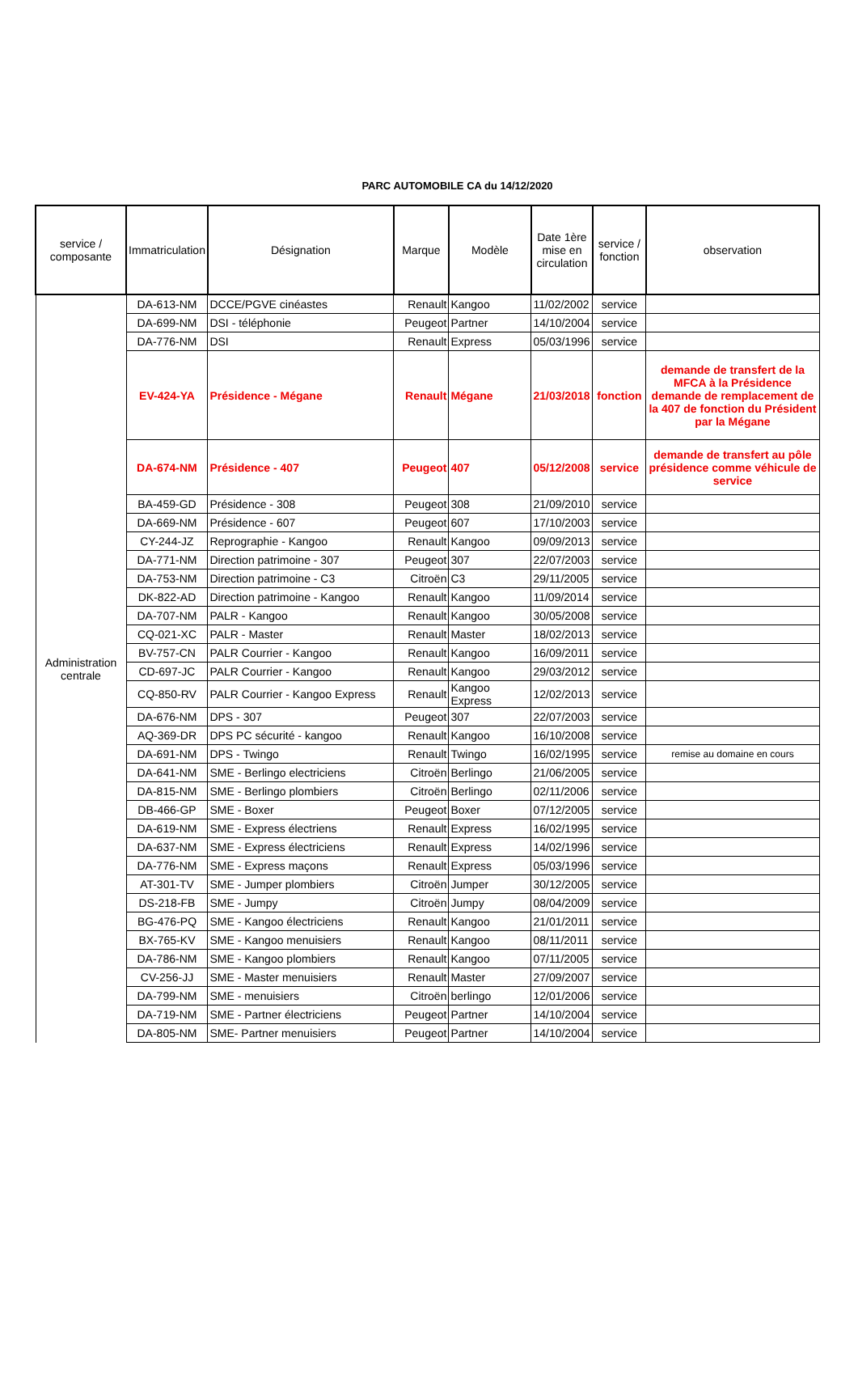PARC AUTOMOBILE CA du 14/12/2020
| service / composante | Immatriculation | Désignation | Marque | Modèle | Date 1ère mise en circulation | service / fonction | observation |
| --- | --- | --- | --- | --- | --- | --- | --- |
| Administration centrale | DA-613-NM | DCCE/PGVE cinéastes | Renault | Kangoo | 11/02/2002 | service | |
| | DA-699-NM | DSI - téléphonie | Peugeot | Partner | 14/10/2004 | service | |
| | DA-776-NM | DSI | Renault | Express | 05/03/1996 | service | |
| | EV-424-YA | Présidence - Mégane | Renault | Mégane | 21/03/2018 | fonction | demande de transfert de la MFCA à la Présidence demande de remplacement de la 407 de fonction du Président par la Mégane |
| | DA-674-NM | Présidence - 407 | Peugeot | 407 | 05/12/2008 | service | demande de transfert au pôle présidence comme véhicule de service |
| | BA-459-GD | Présidence - 308 | Peugeot | 308 | 21/09/2010 | service | |
| | DA-669-NM | Présidence - 607 | Peugeot | 607 | 17/10/2003 | service | |
| | CY-244-JZ | Reprographie - Kangoo | Renault | Kangoo | 09/09/2013 | service | |
| | DA-771-NM | Direction patrimoine - 307 | Peugeot | 307 | 22/07/2003 | service | |
| | DA-753-NM | Direction patrimoine - C3 | Citroën | C3 | 29/11/2005 | service | |
| | DK-822-AD | Direction patrimoine - Kangoo | Renault | Kangoo | 11/09/2014 | service | |
| | DA-707-NM | PALR - Kangoo | Renault | Kangoo | 30/05/2008 | service | |
| | CQ-021-XC | PALR - Master | Renault | Master | 18/02/2013 | service | |
| | BV-757-CN | PALR Courrier - Kangoo | Renault | Kangoo | 16/09/2011 | service | |
| | CD-697-JC | PALR Courrier - Kangoo | Renault | Kangoo | 29/03/2012 | service | |
| | CQ-850-RV | PALR Courrier - Kangoo Express | Renault | Kangoo Express | 12/02/2013 | service | |
| | DA-676-NM | DPS - 307 | Peugeot | 307 | 22/07/2003 | service | |
| | AQ-369-DR | DPS PC sécurité - kangoo | Renault | Kangoo | 16/10/2008 | service | |
| | DA-691-NM | DPS - Twingo | Renault | Twingo | 16/02/1995 | service | remise au domaine en cours |
| | DA-641-NM | SME - Berlingo electriciens | Citroën | Berlingo | 21/06/2005 | service | |
| | DA-815-NM | SME - Berlingo plombiers | Citroën | Berlingo | 02/11/2006 | service | |
| | DB-466-GP | SME - Boxer | Peugeot | Boxer | 07/12/2005 | service | |
| | DA-619-NM | SME - Express électriens | Renault | Express | 16/02/1995 | service | |
| | DA-637-NM | SME - Express électriciens | Renault | Express | 14/02/1996 | service | |
| | DA-776-NM | SME - Express maçons | Renault | Express | 05/03/1996 | service | |
| | AT-301-TV | SME - Jumper plombiers | Citroën | Jumper | 30/12/2005 | service | |
| | DS-218-FB | SME - Jumpy | Citroën | Jumpy | 08/04/2009 | service | |
| | BG-476-PQ | SME - Kangoo électriciens | Renault | Kangoo | 21/01/2011 | service | |
| | BX-765-KV | SME - Kangoo menuisiers | Renault | Kangoo | 08/11/2011 | service | |
| | DA-786-NM | SME - Kangoo plombiers | Renault | Kangoo | 07/11/2005 | service | |
| | CV-256-JJ | SME - Master menuisiers | Renault | Master | 27/09/2007 | service | |
| | DA-799-NM | SME - menuisiers | Citroën | berlingo | 12/01/2006 | service | |
| | DA-719-NM | SME - Partner électriciens | Peugeot | Partner | 14/10/2004 | service | |
| | DA-805-NM | SME- Partner menuisiers | Peugeot | Partner | 14/10/2004 | service | |